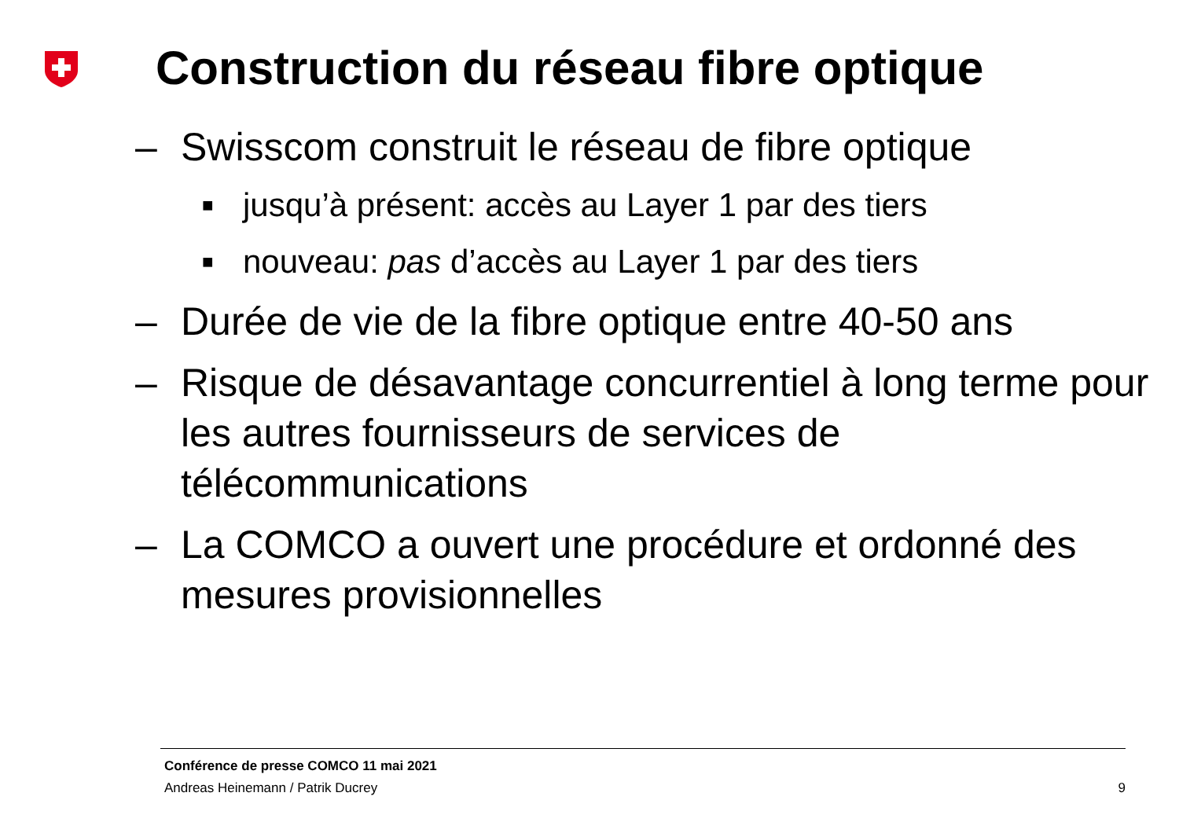Construction du réseau fibre optique
– Swisscom construit le réseau de fibre optique
■ jusqu’à présent: accès au Layer 1 par des tiers
■ nouveau: pas d’accès au Layer 1 par des tiers
– Durée de vie de la fibre optique entre 40-50 ans
– Risque de désavantage concurrentiel à long terme pour les autres fournisseurs de services de télécommunications
– La COMCO a ouvert une procédure et ordonné des mesures provisionnelles
Conférence de presse COMCO 11 mai 2021
Andreas Heinemann / Patrik Ducrey 9